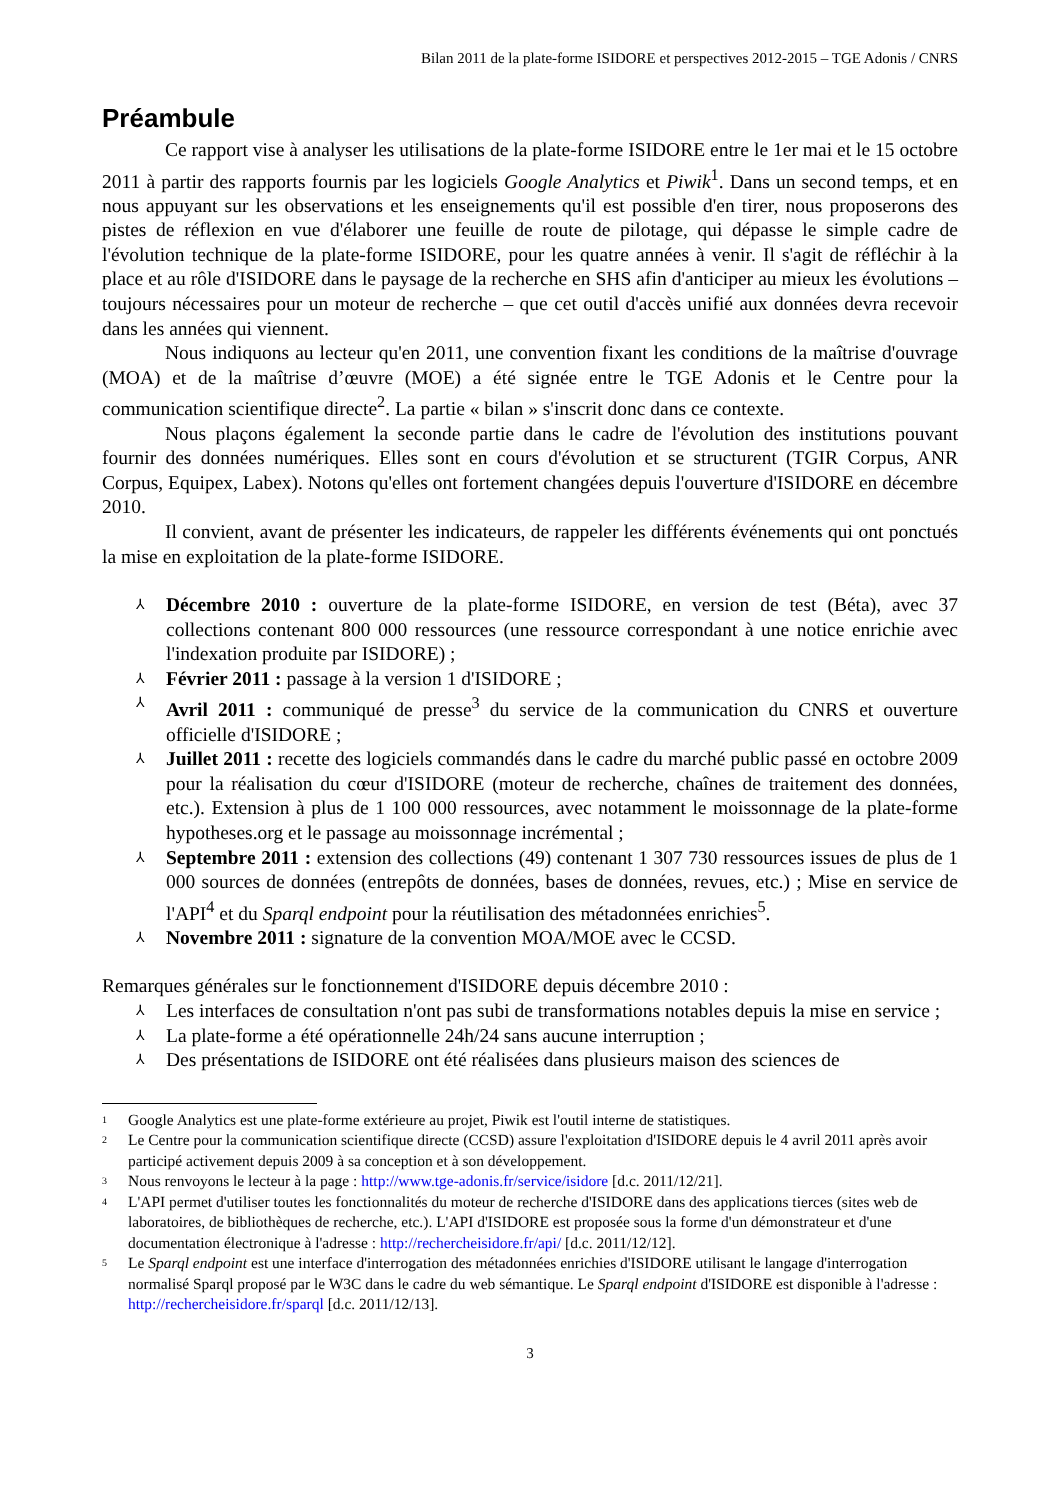Bilan 2011 de la plate-forme ISIDORE et perspectives 2012-2015 – TGE Adonis / CNRS
Préambule
Ce rapport vise à analyser les utilisations de la plate-forme ISIDORE entre le 1er mai et le 15 octobre 2011 à partir des rapports fournis par les logiciels Google Analytics et Piwik<sup>1</sup>. Dans un second temps, et en nous appuyant sur les observations et les enseignements qu'il est possible d'en tirer, nous proposerons des pistes de réflexion en vue d'élaborer une feuille de route de pilotage, qui dépasse le simple cadre de l'évolution technique de la plate-forme ISIDORE, pour les quatre années à venir. Il s'agit de réfléchir à la place et au rôle d'ISIDORE dans le paysage de la recherche en SHS afin d'anticiper au mieux les évolutions – toujours nécessaires pour un moteur de recherche – que cet outil d'accès unifié aux données devra recevoir dans les années qui viennent.
Nous indiquons au lecteur qu'en 2011, une convention fixant les conditions de la maîtrise d'ouvrage (MOA) et de la maîtrise d’œuvre (MOE) a été signée entre le TGE Adonis et le Centre pour la communication scientifique directe<sup>2</sup>. La partie « bilan » s'inscrit donc dans ce contexte.
Nous plaçons également la seconde partie dans le cadre de l'évolution des institutions pouvant fournir des données numériques. Elles sont en cours d'évolution et se structurent (TGIR Corpus, ANR Corpus, Equipex, Labex). Notons qu'elles ont fortement changées depuis l'ouverture d'ISIDORE en décembre 2010.
Il convient, avant de présenter les indicateurs, de rappeler les différents événements qui ont ponctués la mise en exploitation de la plate-forme ISIDORE.
⅄ Décembre 2010 : ouverture de la plate-forme ISIDORE, en version de test (Béta), avec 37 collections contenant 800 000 ressources (une ressource correspondant à une notice enrichie avec l'indexation produite par ISIDORE) ;
⅄ Février 2011 : passage à la version 1 d'ISIDORE ;
⅄ Avril 2011 : communiqué de presse<sup>3</sup> du service de la communication du CNRS et ouverture officielle d'ISIDORE ;
⅄ Juillet 2011 : recette des logiciels commandés dans le cadre du marché public passé en octobre 2009 pour la réalisation du cœur d'ISIDORE (moteur de recherche, chaînes de traitement des données, etc.). Extension à plus de 1 100 000 ressources, avec notamment le moissonnage de la plate-forme hypotheses.org et le passage au moissonnage incrémental ;
⅄ Septembre 2011 : extension des collections (49) contenant 1 307 730 ressources issues de plus de 1 000 sources de données (entrepôts de données, bases de données, revues, etc.) ; Mise en service de l'API<sup>4</sup> et du Sparql endpoint pour la réutilisation des métadonnées enrichies<sup>5</sup>.
⅄ Novembre 2011 : signature de la convention MOA/MOE avec le CCSD.
Remarques générales sur le fonctionnement d'ISIDORE depuis décembre 2010 :
⅄ Les interfaces de consultation n'ont pas subi de transformations notables depuis la mise en service ;
⅄ La plate-forme a été opérationnelle 24h/24 sans aucune interruption ;
⅄ Des présentations de ISIDORE ont été réalisées dans plusieurs maison des sciences de
<sup>1</sup> Google Analytics est une plate-forme extérieure au projet, Piwik est l'outil interne de statistiques.
<sup>2</sup> Le Centre pour la communication scientifique directe (CCSD) assure l'exploitation d'ISIDORE depuis le 4 avril 2011 après avoir participé activement depuis 2009 à sa conception et à son développement.
<sup>3</sup> Nous renvoyons le lecteur à la page : http://www.tge-adonis.fr/service/isidore [d.c. 2011/12/21].
<sup>4</sup> L'API permet d'utiliser toutes les fonctionnalités du moteur de recherche d'ISIDORE dans des applications tierces (sites web de laboratoires, de bibliothèques de recherche, etc.). L'API d'ISIDORE est proposée sous la forme d'un démonstrateur et d'une documentation électronique à l'adresse : http://rechercheisidore.fr/api/ [d.c. 2011/12/12].
<sup>5</sup> Le Sparql endpoint est une interface d'interrogation des métadonnées enrichies d'ISIDORE utilisant le langage d'interrogation normalisé Sparql proposé par le W3C dans le cadre du web sémantique. Le Sparql endpoint d'ISIDORE est disponible à l'adresse : http://rechercheisidore.fr/sparql [d.c. 2011/12/13].
3